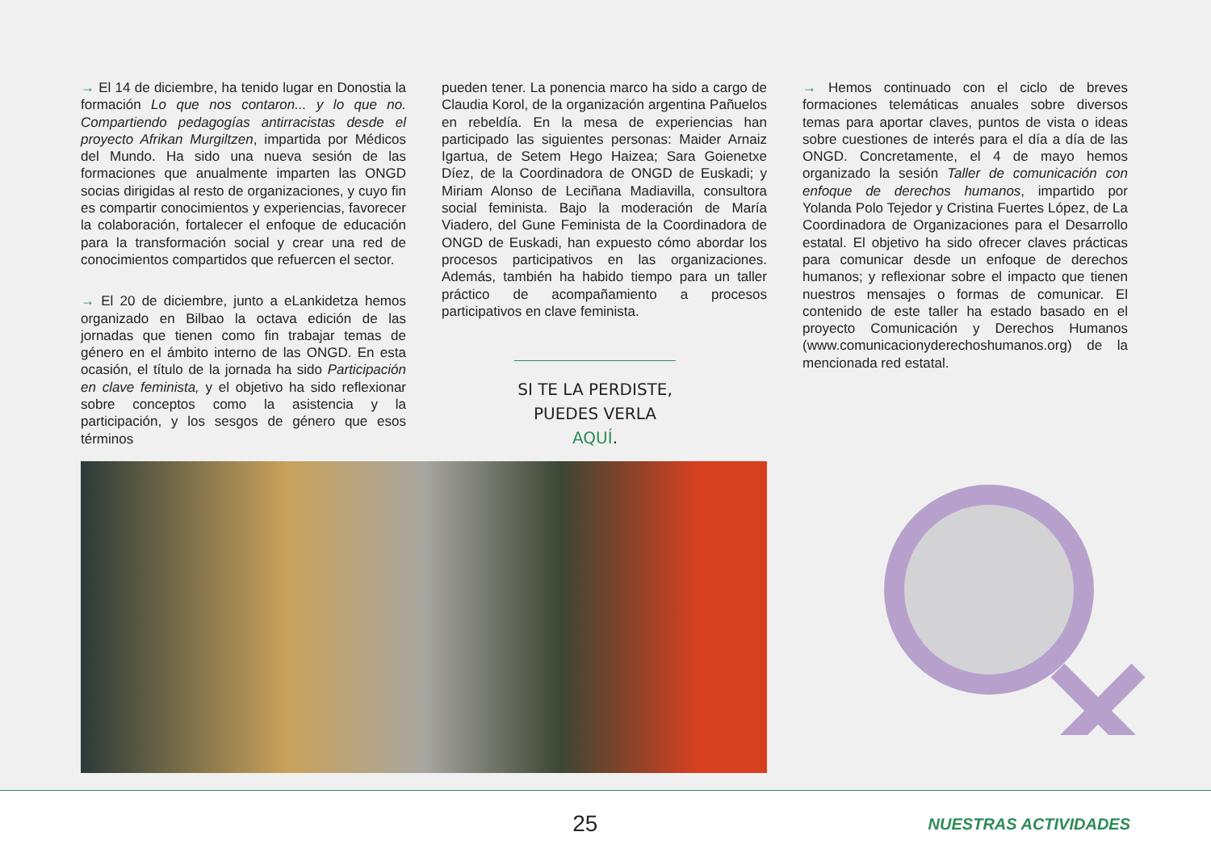→ El 14 de diciembre, ha tenido lugar en Donostia la formación Lo que nos contaron... y lo que no. Compartiendo pedagogías antirracistas desde el proyecto Afrikan Murgiltzen, impartida por Médicos del Mundo. Ha sido una nueva sesión de las formaciones que anualmente imparten las ONGD socias dirigidas al resto de organizaciones, y cuyo fin es compartir conocimientos y experiencias, favorecer la colaboración, fortalecer el enfoque de educación para la transformación social y crear una red de conocimientos compartidos que refuercen el sector.
→ El 20 de diciembre, junto a eLankidetza hemos organizado en Bilbao la octava edición de las jornadas que tienen como fin trabajar temas de género en el ámbito interno de las ONGD. En esta ocasión, el título de la jornada ha sido Participación en clave feminista, y el objetivo ha sido reflexionar sobre conceptos como la asistencia y la participación, y los sesgos de género que esos términos
pueden tener. La ponencia marco ha sido a cargo de Claudia Korol, de la organización argentina Pañuelos en rebeldía. En la mesa de experiencias han participado las siguientes personas: Maider Arnaiz Igartua, de Setem Hego Haizea; Sara Goienetxe Díez, de la Coordinadora de ONGD de Euskadi; y Miriam Alonso de Leciñana Madiavilla, consultora social feminista. Bajo la moderación de María Viadero, del Gune Feminista de la Coordinadora de ONGD de Euskadi, han expuesto cómo abordar los procesos participativos en las organizaciones. Además, también ha habido tiempo para un taller práctico de acompañamiento a procesos participativos en clave feminista.
SI TE LA PERDISTE,
PUEDES VERLA AQUÍ.
→ Hemos continuado con el ciclo de breves formaciones telemáticas anuales sobre diversos temas para aportar claves, puntos de vista o ideas sobre cuestiones de interés para el día a día de las ONGD. Concretamente, el 4 de mayo hemos organizado la sesión Taller de comunicación con enfoque de derechos humanos, impartido por Yolanda Polo Tejedor y Cristina Fuertes López, de La Coordinadora de Organizaciones para el Desarrollo estatal. El objetivo ha sido ofrecer claves prácticas para comunicar desde un enfoque de derechos humanos; y reflexionar sobre el impacto que tienen nuestros mensajes o formas de comunicar. El contenido de este taller ha estado basado en el proyecto Comunicación y Derechos Humanos (www.comunicacionyderechoshumanos.org) de la mencionada red estatal.
25
NUESTRAS ACTIVIDADES